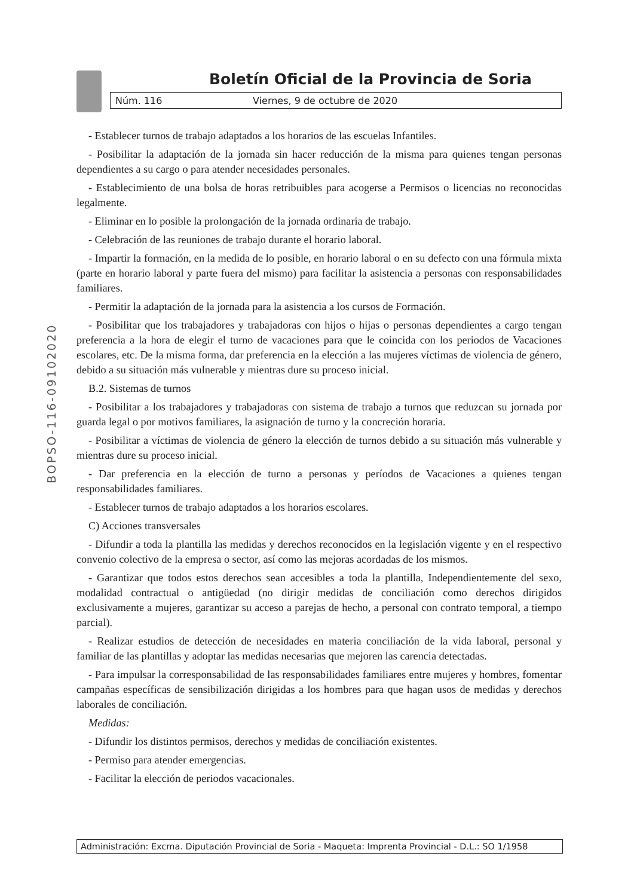Boletín Oficial de la Provincia de Soria
Núm. 116 Viernes, 9 de octubre de 2020
BOPSO-116-09102020
- Establecer turnos de trabajo adaptados a los horarios de las escuelas Infantiles.
- Posibilitar la adaptación de la jornada sin hacer reducción de la misma para quienes tengan personas dependientes a su cargo o para atender necesidades personales.
- Establecimiento de una bolsa de horas retribuibles para acogerse a Permisos o licencias no reconocidas legalmente.
- Eliminar en lo posible la prolongación de la jornada ordinaria de trabajo.
- Celebración de las reuniones de trabajo durante el horario laboral.
- Impartir la formación, en la medida de lo posible, en horario laboral o en su defecto con una fórmula mixta (parte en horario laboral y parte fuera del mismo) para facilitar la asistencia a personas con responsabilidades familiares.
- Permitir la adaptación de la jornada para la asistencia a los cursos de Formación.
- Posibilitar que los trabajadores y trabajadoras con hijos o hijas o personas dependientes a cargo tengan preferencia a la hora de elegir el turno de vacaciones para que le coincida con los periodos de Vacaciones escolares, etc. De la misma forma, dar preferencia en la elección a las mujeres víctimas de violencia de género, debido a su situación más vulnerable y mientras dure su proceso inicial.
B.2. Sistemas de turnos
- Posibilitar a los trabajadores y trabajadoras con sistema de trabajo a turnos que reduzcan su jornada por guarda legal o por motivos familiares, la asignación de turno y la concreción horaria.
- Posibilitar a víctimas de violencia de género la elección de turnos debido a su situación más vulnerable y mientras dure su proceso inicial.
- Dar preferencia en la elección de turno a personas y períodos de Vacaciones a quienes tengan responsabilidades familiares.
- Establecer turnos de trabajo adaptados a los horarios escolares.
C) Acciones transversales
- Difundir a toda la plantilla las medidas y derechos reconocidos en la legislación vigente y en el respectivo convenio colectivo de la empresa o sector, así como las mejoras acordadas de los mismos.
- Garantizar que todos estos derechos sean accesibles a toda la plantilla, Independientemente del sexo, modalidad contractual o antigüedad (no dirigir medidas de conciliación como derechos dirigidos exclusivamente a mujeres, garantizar su acceso a parejas de hecho, a personal con contrato temporal, a tiempo parcial).
- Realizar estudios de detección de necesidades en materia conciliación de la vida laboral, personal y familiar de las plantillas y adoptar las medidas necesarias que mejoren las carencia detectadas.
- Para impulsar la corresponsabilidad de las responsabilidades familiares entre mujeres y hombres, fomentar campañas específicas de sensibilización dirigidas a los hombres para que hagan usos de medidas y derechos laborales de conciliación.
Medidas:
- Difundir los distintos permisos, derechos y medidas de conciliación existentes.
- Permiso para atender emergencias.
- Facilitar la elección de periodos vacacionales.
Administración: Excma. Diputación Provincial de Soria - Maqueta: Imprenta Provincial - D.L.: SO 1/1958